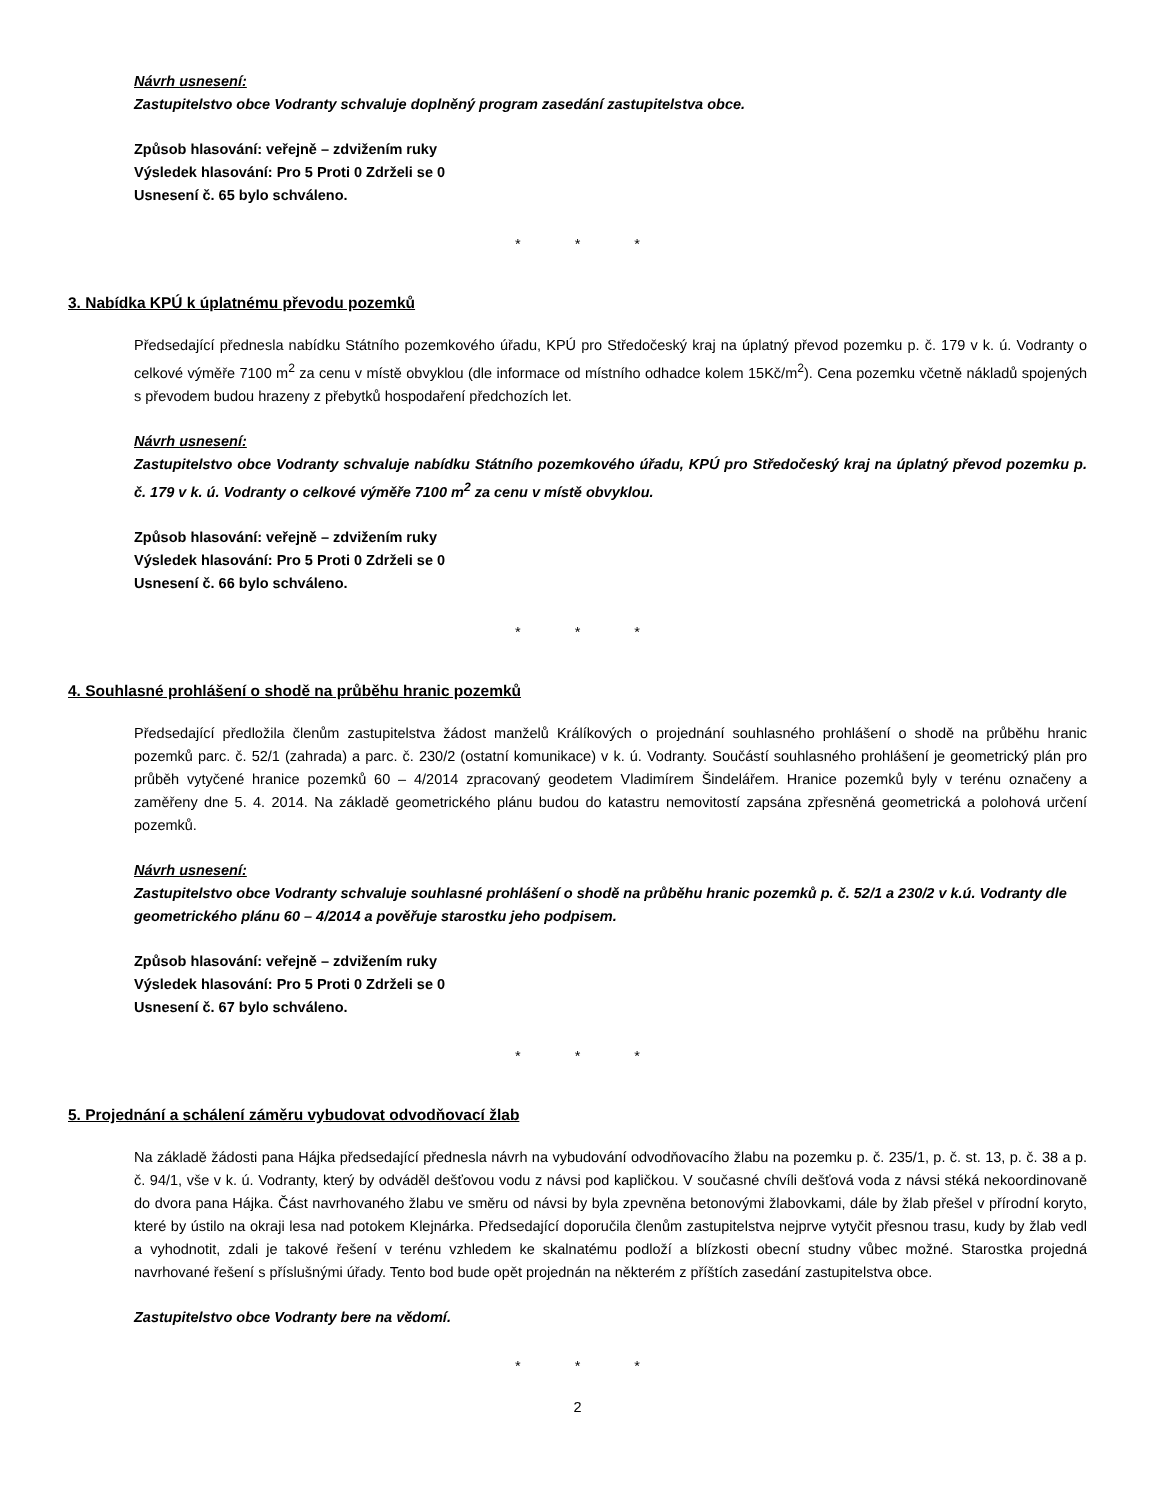Návrh usnesení:
Zastupitelstvo obce Vodranty schvaluje doplněný program zasedání zastupitelstva obce.
Způsob hlasování: veřejně – zdvižením ruky
Výsledek hlasování: Pro 5 Proti 0 Zdrželi se 0
Usnesení č. 65 bylo schváleno.
* * *
3. Nabídka KPÚ k úplatnému převodu pozemků
Předsedající přednesla nabídku Státního pozemkového úřadu, KPÚ pro Středočeský kraj na úplatný převod pozemku p. č. 179 v k. ú. Vodranty o celkové výměře 7100 m<sup>2</sup> za cenu v místě obvyklou (dle informace od místního odhadce kolem 15Kč/m<sup>2</sup>). Cena pozemku včetně nákladů spojených s převodem budou hrazeny z přebytků hospodaření předchozích let.
Návrh usnesení:
Zastupitelstvo obce Vodranty schvaluje nabídku Státního pozemkového úřadu, KPÚ pro Středočeský kraj na úplatný převod pozemku p. č. 179 v k. ú. Vodranty o celkové výměře 7100 m<sup>2</sup> za cenu v místě obvyklou.
Způsob hlasování: veřejně – zdvižením ruky
Výsledek hlasování: Pro 5 Proti 0 Zdrželi se 0
Usnesení č. 66 bylo schváleno.
* * *
4. Souhlasné prohlášení o shodě na průběhu hranic pozemků
Předsedající předložila členům zastupitelstva žádost manželů Králíkových o projednání souhlasného prohlášení o shodě na průběhu hranic pozemků parc. č. 52/1 (zahrada) a parc. č. 230/2 (ostatní komunikace) v k. ú. Vodranty. Součástí souhlasného prohlášení je geometrický plán pro průběh vytyčené hranice pozemků 60 – 4/2014 zpracovaný geodetem Vladimírem Šindelářem. Hranice pozemků byly v terénu označeny a zaměřeny dne 5. 4. 2014. Na základě geometrického plánu budou do katastru nemovitostí zapsána zpřesněná geometrická a polohová určení pozemků.
Návrh usnesení:
Zastupitelstvo obce Vodranty schvaluje souhlasné prohlášení o shodě na průběhu hranic pozemků p. č. 52/1 a 230/2 v k.ú. Vodranty dle geometrického plánu 60 – 4/2014 a pověřuje starostku jeho podpisem.
Způsob hlasování: veřejně – zdvižením ruky
Výsledek hlasování: Pro 5 Proti 0 Zdrželi se 0
Usnesení č. 67 bylo schváleno.
* * *
5. Projednání a schálení záměru vybudovat odvodňovací žlab
Na základě žádosti pana Hájka předsedající přednesla návrh na vybudování odvodňovacího žlabu na pozemku p. č. 235/1, p. č. st. 13, p. č. 38 a p. č. 94/1, vše v k. ú. Vodranty, který by odváděl dešťovou vodu z návsi pod kapličkou. V současné chvíli dešťová voda z návsi stéká nekoordinovaně do dvora pana Hájka. Část navrhovaného žlabu ve směru od návsi by byla zpevněna betonovými žlabovkami, dále by žlab přešel v přírodní koryto, které by ústilo na okraji lesa nad potokem Klejnárka. Předsedající doporučila členům zastupitelstva nejprve vytyčit přesnou trasu, kudy by žlab vedl a vyhodnotit, zdali je takové řešení v terénu vzhledem ke skalnatému podloží a blízkosti obecní studny vůbec možné. Starostka projedná navrhované řešení s příslušnými úřady. Tento bod bude opět projednán na některém z příštích zasedání zastupitelstva obce.
Zastupitelstvo obce Vodranty bere na vědomí.
* * *
2